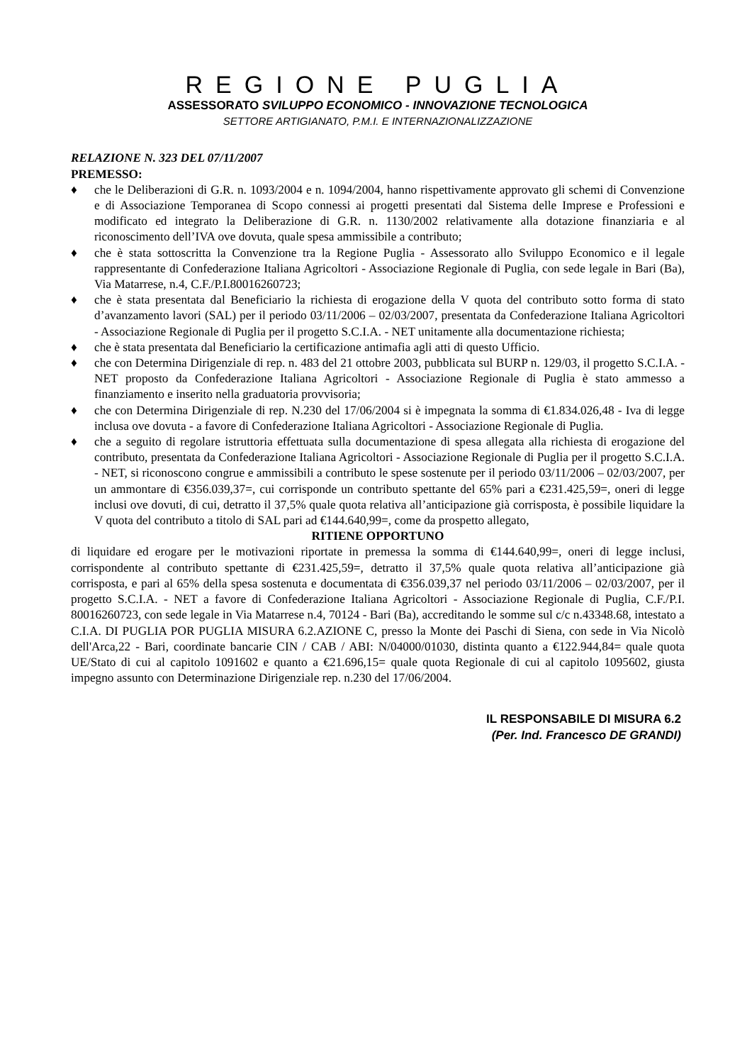REGIONE PUGLIA
ASSESSORATO SVILUPPO ECONOMICO - INNOVAZIONE TECNOLOGICA
SETTORE ARTIGIANATO, P.M.I. E INTERNAZIONALIZZAZIONE
RELAZIONE N. 323 DEL 07/11/2007
PREMESSO:
♦ che le Deliberazioni di G.R. n. 1093/2004 e n. 1094/2004, hanno rispettivamente approvato gli schemi di Convenzione e di Associazione Temporanea di Scopo connessi ai progetti presentati dal Sistema delle Imprese e Professioni e modificato ed integrato la Deliberazione di G.R. n. 1130/2002 relativamente alla dotazione finanziaria e al riconoscimento dell’IVA ove dovuta, quale spesa ammissibile a contributo;
♦ che è stata sottoscritta la Convenzione tra la Regione Puglia - Assessorato allo Sviluppo Economico e il legale rappresentante di Confederazione Italiana Agricoltori - Associazione Regionale di Puglia, con sede legale in Bari (Ba), Via Matarrese, n.4, C.F./P.I.80016260723;
♦ che è stata presentata dal Beneficiario la richiesta di erogazione della V quota del contributo sotto forma di stato d’avanzamento lavori (SAL) per il periodo 03/11/2006 – 02/03/2007, presentata da Confederazione Italiana Agricoltori - Associazione Regionale di Puglia per il progetto S.C.I.A. - NET unitamente alla documentazione richiesta;
♦ che è stata presentata dal Beneficiario la certificazione antimafia agli atti di questo Ufficio.
♦ che con Determina Dirigenziale di rep. n. 483 del 21 ottobre 2003, pubblicata sul BURP n. 129/03, il progetto S.C.I.A. - NET proposto da Confederazione Italiana Agricoltori - Associazione Regionale di Puglia è stato ammesso a finanziamento e inserito nella graduatoria provvisoria;
♦ che con Determina Dirigenziale di rep. N.230 del 17/06/2004 si è impegnata la somma di €1.834.026,48 - Iva di legge inclusa ove dovuta - a favore di Confederazione Italiana Agricoltori - Associazione Regionale di Puglia.
♦ che a seguito di regolare istruttoria effettuata sulla documentazione di spesa allegata alla richiesta di erogazione del contributo, presentata da Confederazione Italiana Agricoltori - Associazione Regionale di Puglia per il progetto S.C.I.A. - NET, si riconoscono congrue e ammissibili a contributo le spese sostenute per il periodo 03/11/2006 – 02/03/2007, per un ammontare di €356.039,37=, cui corrisponde un contributo spettante del 65% pari a €231.425,59=, oneri di legge inclusi ove dovuti, di cui, detratto il 37,5% quale quota relativa all’anticipazione già corrisposta, è possibile liquidare la V quota del contributo a titolo di SAL pari ad €144.640,99=, come da prospetto allegato,
RITIENE OPPORTUNO
di liquidare ed erogare per le motivazioni riportate in premessa la somma di €144.640,99=, oneri di legge inclusi, corrispondente al contributo spettante di €231.425,59=, detratto il 37,5% quale quota relativa all’anticipazione già corrisposta, e pari al 65% della spesa sostenuta e documentata di €356.039,37 nel periodo 03/11/2006 – 02/03/2007, per il progetto S.C.I.A. - NET a favore di Confederazione Italiana Agricoltori - Associazione Regionale di Puglia, C.F./P.I. 80016260723, con sede legale in Via Matarrese n.4, 70124 - Bari (Ba), accreditando le somme sul c/c n.43348.68, intestato a C.I.A. DI PUGLIA POR PUGLIA MISURA 6.2.AZIONE C, presso la Monte dei Paschi di Siena, con sede in Via Nicolò dell'Arca,22 - Bari, coordinate bancarie CIN / CAB / ABI: N/04000/01030, distinta quanto a €122.944,84= quale quota UE/Stato di cui al capitolo 1091602 e quanto a €21.696,15= quale quota Regionale di cui al capitolo 1095602, giusta impegno assunto con Determinazione Dirigenziale rep. n.230 del 17/06/2004.
IL RESPONSABILE DI MISURA 6.2
(Per. Ind. Francesco DE GRANDI)